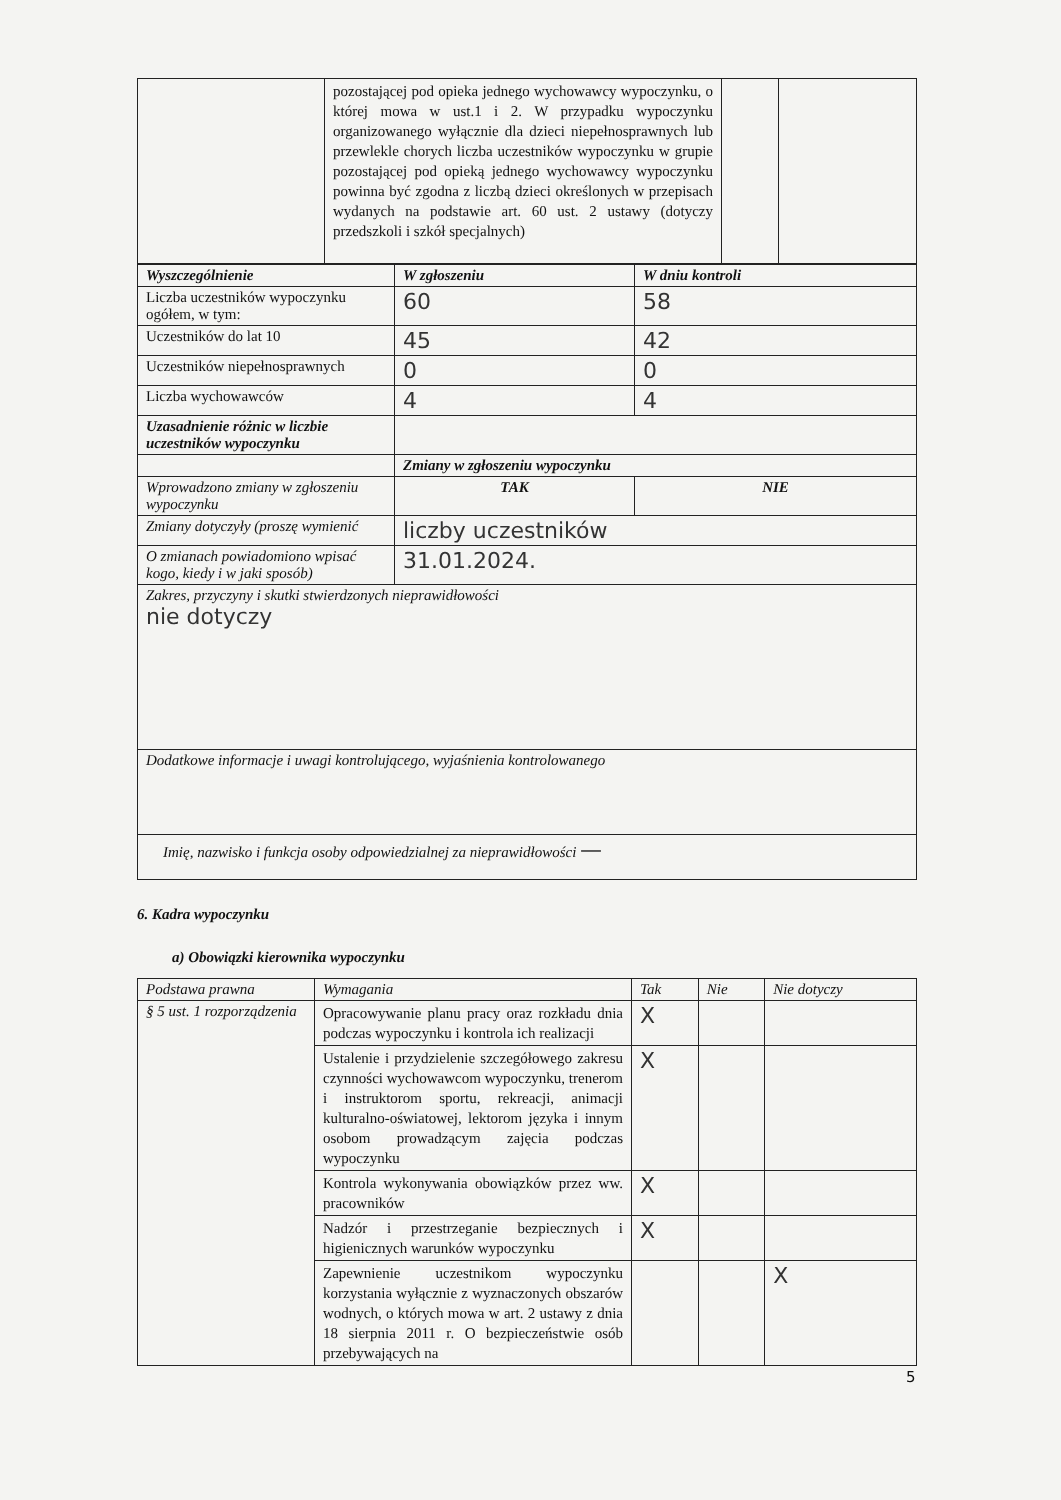| | pozostającej pod opieka jednego wychowawcy wypoczynku, o której mowa w ust.1 i 2. W przypadku wypoczynku organizowanego wyłącznie dla dzieci niepełnosprawnych lub przewlekle chorych liczba uczestników wypoczynku w grupie pozostającej pod opieką jednego wychowawcy wypoczynku powinna być zgodna z liczbą dzieci określonych w przepisach wydanych na podstawie art. 60 ust. 2 ustawy (dotyczy przedszkoli i szkół specjalnych) | | |
| Wyszczególnienie | W zgłoszeniu | W dniu kontroli |
| --- | --- | --- |
| Liczba uczestników wypoczynku ogółem, w tym: | 60 | 58 |
| Uczestników do lat 10 | 45 | 42 |
| Uczestników niepełnosprawnych | 0 | 0 |
| Liczba wychowawców | 4 | 4 |
| Uzasadnienie różnic w liczbie uczestników wypoczynku | | |
| | Zmiany w zgłoszeniu wypoczynku | |
| Wprowadzono zmiany w zgłoszeniu wypoczynku | TAK | NIE |
| Zmiany dotyczyły (proszę wymienić | liczby uczestników | |
| O zmianach powiadomiono wpisać kogo, kiedy i w jaki sposób) | 31.01.2024. | |
| Zakres, przyczyny i skutki stwierdzonych nieprawidłowości nie dotyczy | | |
| Dodatkowe informacje i uwagi kontrolującego, wyjaśnienia kontrolowanego | | |
| Imię, nazwisko i funkcja osoby odpowiedzialnej za nieprawidłowości — | | |
6. Kadra wypoczynku
a) Obowiązki kierownika wypoczynku
| Podstawa prawna | Wymagania | Tak | Nie | Nie dotyczy |
| --- | --- | --- | --- | --- |
| § 5 ust. 1 rozporządzenia | Opracowywanie planu pracy oraz rozkładu dnia podczas wypoczynku i kontrola ich realizacji | X | | |
| | Ustalenie i przydzielenie szczegółowego zakresu czynności wychowawcom wypoczynku, trenerom i instruktorom sportu, rekreacji, animacji kulturalno-oświatowej, lektorom języka i innym osobom prowadzącym zajęcia podczas wypoczynku | X | | |
| | Kontrola wykonywania obowiązków przez ww. pracowników | X | | |
| | Nadzór i przestrzeganie bezpiecznych i higienicznych warunków wypoczynku | X | | |
| | Zapewnienie uczestnikom wypoczynku korzystania wyłącznie z wyznaczonych obszarów wodnych, o których mowa w art. 2 ustawy z dnia 18 sierpnia 2011 r. O bezpieczeństwie osób przebywających na | | | X |
5